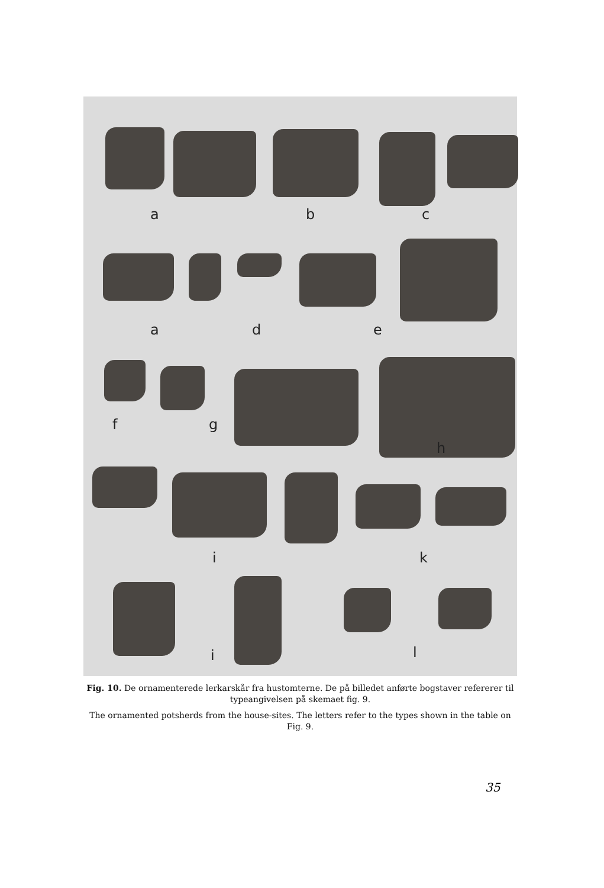a b c
a d e
f g
h
i k
i l
Fig. 10. De ornamenterede lerkarskår fra hustomterne. De på billedet anførte bogstaver refererer til typeangivelsen på skemaet fig. 9.
The ornamented potsherds from the house-sites. The letters refer to the types shown in the table on Fig. 9.
35